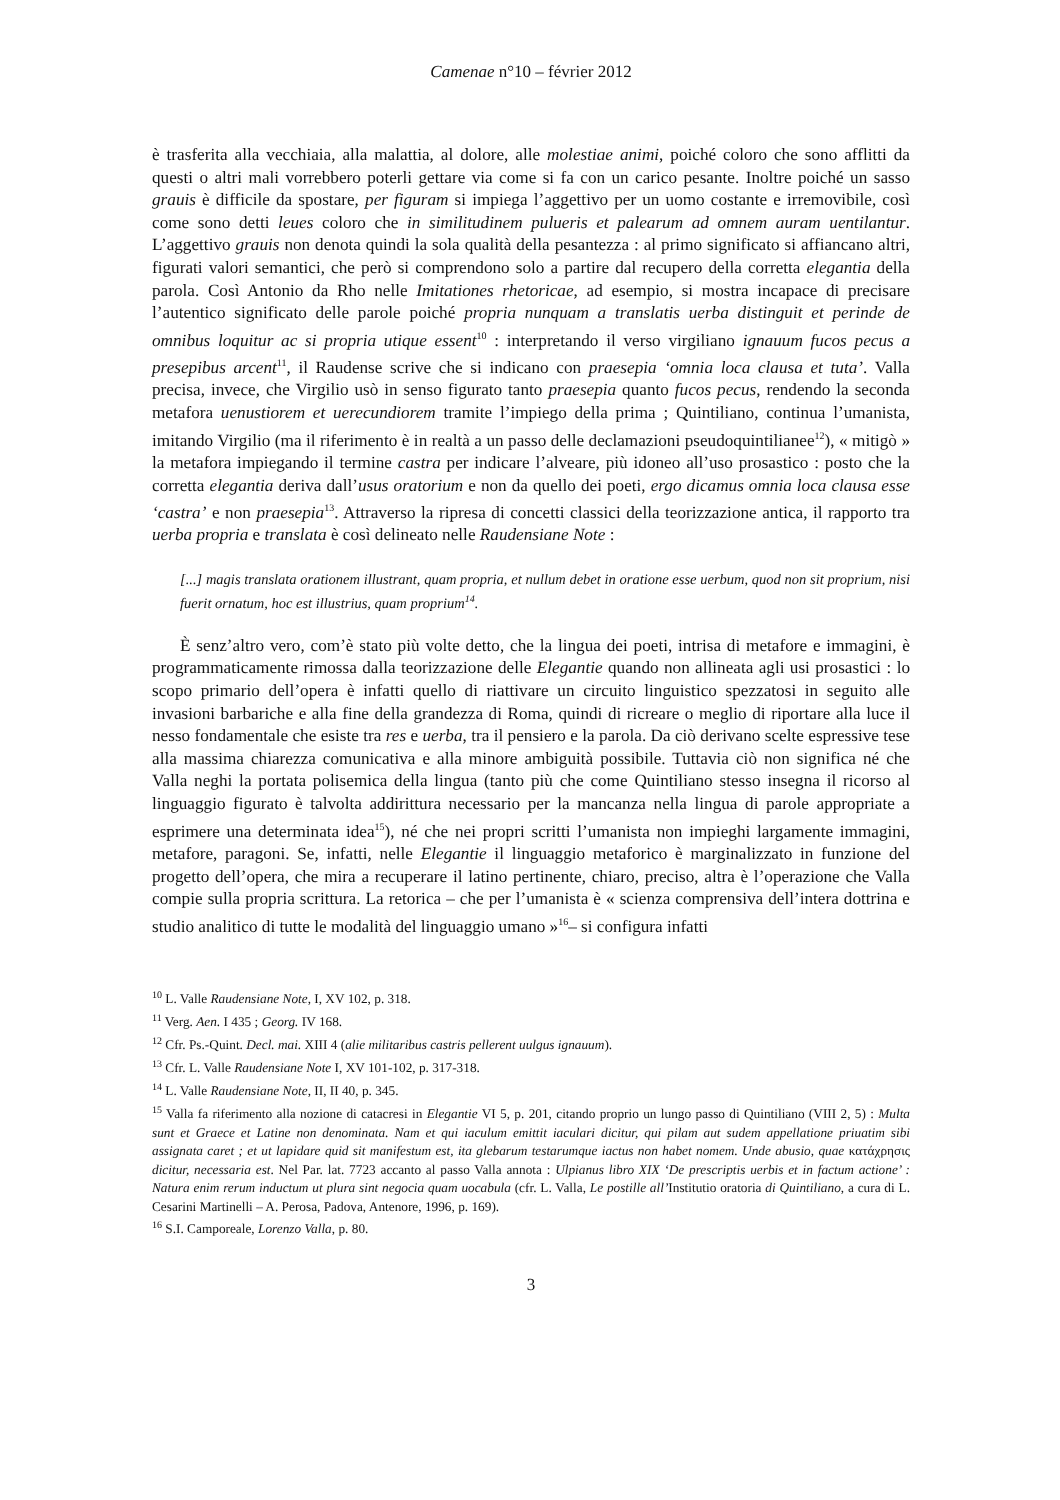Camenae n°10 – février 2012
è trasferita alla vecchiaia, alla malattia, al dolore, alle molestiae animi, poiché coloro che sono afflitti da questi o altri mali vorrebbero poterli gettare via come si fa con un carico pesante. Inoltre poiché un sasso grauis è difficile da spostare, per figuram si impiega l’aggettivo per un uomo costante e irremovibile, così come sono detti leues coloro che in similitudinem pulueris et palearum ad omnem auram uentilantur. L’aggettivo grauis non denota quindi la sola qualità della pesantezza : al primo significato si affiancano altri, figurati valori semantici, che però si comprendono solo a partire dal recupero della corretta elegantia della parola. Così Antonio da Rho nelle Imitationes rhetoricae, ad esempio, si mostra incapace di precisare l’autentico significato delle parole poiché propria nunquam a translatis uerba distinguit et perinde de omnibus loquitur ac si propria utique essent<sup>10</sup> : interpretando il verso virgiliano ignauum fucos pecus a presepibus arcent<sup>11</sup>, il Raudense scrive che si indicano con praesepia ‘omnia loca clausa et tuta’. Valla precisa, invece, che Virgilio usò in senso figurato tanto praesepia quanto fucos pecus, rendendo la seconda metafora uenustiorem et uerecundiorem tramite l’impiego della prima ; Quintiliano, continua l’umanista, imitando Virgilio (ma il riferimento è in realtà a un passo delle declamazioni pseudoquintilianee<sup>12</sup>), « mitigò » la metafora impiegando il termine castra per indicare l’alveare, più idoneo all’uso prosastico : posto che la corretta elegantia deriva dall’usus oratorium e non da quello dei poeti, ergo dicamus omnia loca clausa esse ‘castra’ e non praesepia<sup>13</sup>. Attraverso la ripresa di concetti classici della teorizzazione antica, il rapporto tra uerba propria e translata è così delineato nelle Raudensiane Note :
[...] magis translata orationem illustrant, quam propria, et nullum debet in oratione esse uerbum, quod non sit proprium, nisi fuerit ornatum, hoc est illustrius, quam proprium<sup>14</sup>.
È senz’altro vero, com’è stato più volte detto, che la lingua dei poeti, intrisa di metafore e immagini, è programmaticamente rimossa dalla teorizzazione delle Elegantie quando non allineata agli usi prosastici : lo scopo primario dell’opera è infatti quello di riattivare un circuito linguistico spezzatosi in seguito alle invasioni barbariche e alla fine della grandezza di Roma, quindi di ricreare o meglio di riportare alla luce il nesso fondamentale che esiste tra res e uerba, tra il pensiero e la parola. Da ciò derivano scelte espressive tese alla massima chiarezza comunicativa e alla minore ambiguità possibile. Tuttavia ciò non significa né che Valla neghi la portata polisemica della lingua (tanto più che come Quintiliano stesso insegna il ricorso al linguaggio figurato è talvolta addirittura necessario per la mancanza nella lingua di parole appropriate a esprimere una determinata idea<sup>15</sup>), né che nei propri scritti l’umanista non impieghi largamente immagini, metafore, paragoni. Se, infatti, nelle Elegantie il linguaggio metaforico è marginalizzato in funzione del progetto dell’opera, che mira a recuperare il latino pertinente, chiaro, preciso, altra è l’operazione che Valla compie sulla propria scrittura. La retorica – che per l’umanista è « scienza comprensiva dell’intera dottrina e studio analitico di tutte le modalità del linguaggio umano »<sup>16</sup>– si configura infatti
<sup>10</sup> L. Valle Raudensiane Note, I, XV 102, p. 318.
<sup>11</sup> Verg. Aen. I 435 ; Georg. IV 168.
<sup>12</sup> Cfr. Ps.-Quint. Decl. mai. XIII 4 (alie militaribus castris pellerent uulgus ignauum).
<sup>13</sup> Cfr. L. Valle Raudensiane Note I, XV 101-102, p. 317-318.
<sup>14</sup> L. Valle Raudensiane Note, II, II 40, p. 345.
<sup>15</sup> Valla fa riferimento alla nozione di catacresi in Elegantie VI 5, p. 201, citando proprio un lungo passo di Quintiliano (VIII 2, 5) : Multa sunt et Graece et Latine non denominata. Nam et qui iaculum emittit iaculari dicitur, qui pilam aut sudem appellatione priuatim sibi assignata caret ; et ut lapidare quid sit manifestum est, ita glebarum testarumque iactus non habet nomem. Unde abusio, quae κατάχρησις dicitur, necessaria est. Nel Par. lat. 7723 accanto al passo Valla annota : Ulpianus libro XIX ‘De prescriptis uerbis et in factum actione’ : Natura enim rerum inductum ut plura sint negocia quam uocabula (cfr. L. Valla, Le postille all’Institutio oratoria di Quintiliano, a cura di L. Cesarini Martinelli – A. Perosa, Padova, Antenore, 1996, p. 169).
<sup>16</sup> S.I. Camporeale, Lorenzo Valla, p. 80.
3